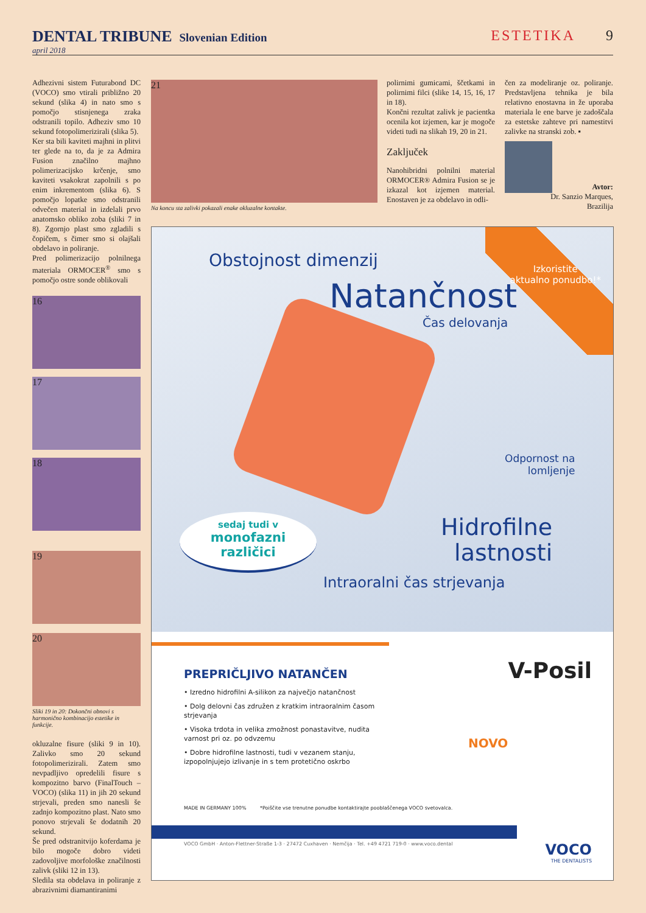DENTAL TRIBUNE Slovenian Edition
april 2018
ESTETIKA 9
Adhezivni sistem Futurabond DC (VOCO) smo vtirali približno 20 sekund (slika 4) in nato smo s pomočjo stisnjenega zraka odstranili topilo. Adheziv smo 10 sekund fotopolimerizirali (slika 5).
Ker sta bili kaviteti majhni in plitvi ter glede na to, da je za Admira Fusion značilno majhno polimerizacijsko krčenje, smo kaviteti vsakokrat zapolnili s po enim inkrementom (slika 6). S pomočjo lopatke smo odstranili odvečen material in izdelali prvo anatomsko obliko zoba (sliki 7 in 8). Zgornjo plast smo zgladili s čopičem, s čimer smo si olajšali obdelavo in poliranje.
Pred polimerizacijo polnilnega materiala ORMOCER<sup>®</sup> smo s pomočjo ostre sonde oblikovali
16
17
18
19
20
Sliki 19 in 20: Dokončni obnovi s harmonično kombinacijo estetike in funkcije.
okluzalne fisure (sliki 9 in 10). Zalivko smo 20 sekund fotopolimerizirali. Zatem smo nevpadljivo opredelili fisure s kompozitno barvo (FinalTouch – VOCO) (slika 11) in jih 20 sekund strjevali, preden smo nanesli še zadnjo kompozitno plast. Nato smo ponovo strjevali še dodatnih 20 sekund.
Še pred odstranitvijo koferdama je bilo mogoče dobro videti zadovoljive morfološke značilnosti zalivk (sliki 12 in 13).
Sledila sta obdelava in poliranje z abrazivnimi diamantiranimi
21
Na koncu sta zalivki pokazali enake okluzalne kontakte.
polirnimi gumicami, ščetkami in polirnimi filci (slike 14, 15, 16, 17 in 18).
Končni rezultat zalivk je pacientka ocenila kot izjemen, kar je mogoče videti tudi na slikah 19, 20 in 21.
Zaključek
Nanohibridni polnilni material ORMOCER® Admira Fusion se je izkazal kot izjemen material. Enostaven je za obdelavo in odli-
čen za modeliranje oz. poliranje. Predstavljena tehnika je bila relativno enostavna in že uporaba materiala le ene barve je zadoščala za estetske zahteve pri namestitvi zalivke na stranski zob. ▪
Avtor:
Dr. Sanzio Marques,
Brazilija
Obstojnost dimenzij
Natančnost
Čas delovanja
Izkoristite
aktualno ponudbo!*
Odpornost na
lomljenje
Hidrofilne
lastnosti
Intraoralni čas strjevanja
sedaj tudi v
monofazni
različici
PREPRIČLJIVO NATANČEN
V-Posil
• Izredno hidrofilni A-silikon za največjo natančnost
• Dolg delovni čas združen z kratkim intraoralnim časom strjevanja
• Visoka trdota in velika zmožnost ponastavitve, nudita varnost pri oz. po odvzemu
• Dobre hidrofilne lastnosti, tudi v vezanem stanju, izpopolnjujejo izlivanje in s tem protetično oskrbo
NOVO
MADE IN GERMANY 100% *Poiščite vse trenutne ponudbe kontaktirajte pooblaščenega VOCO svetovalca.
VOCO GmbH · Anton-Flettner-Straße 1-3 · 27472 Cuxhaven · Nemčija · Tel. +49 4721 719-0 · www.voco.dental VOCO
THE DENTALISTS